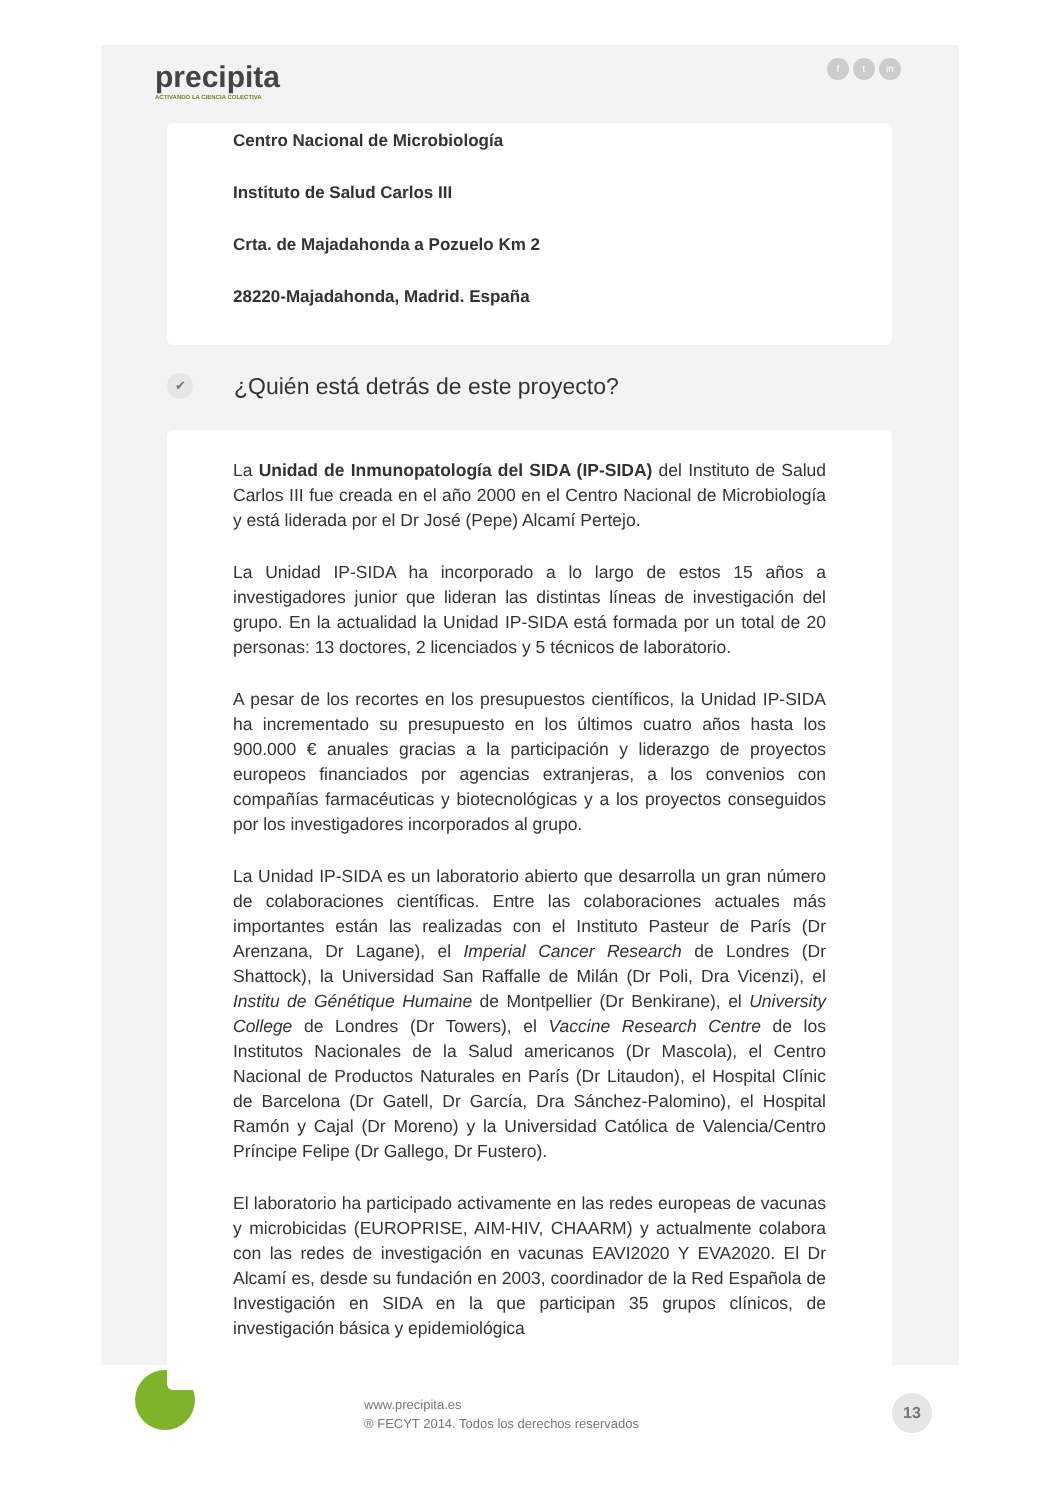precipita
ACTIVANDO LA CIENCIA COLECTIVA
ft in
Centro Nacional de Microbiología
Instituto de Salud Carlos III
Crta. de Majadahonda a Pozuelo Km 2
28220-Majadahonda, Madrid. España
✔ ¿Quién está detrás de este proyecto?
La Unidad de Inmunopatología del SIDA (IP-SIDA) del Instituto de Salud Carlos III fue creada en el año 2000 en el Centro Nacional de Microbiología y está liderada por el Dr José (Pepe) Alcamí Pertejo.
La Unidad IP-SIDA ha incorporado a lo largo de estos 15 años a investigadores junior que lideran las distintas líneas de investigación del grupo. En la actualidad la Unidad IP-SIDA está formada por un total de 20 personas: 13 doctores, 2 licenciados y 5 técnicos de laboratorio.
A pesar de los recortes en los presupuestos científicos, la Unidad IP-SIDA ha incrementado su presupuesto en los últimos cuatro años hasta los 900.000 € anuales gracias a la participación y liderazgo de proyectos europeos financiados por agencias extranjeras, a los convenios con compañías farmacéuticas y biotecnológicas y a los proyectos conseguidos por los investigadores incorporados al grupo.
La Unidad IP-SIDA es un laboratorio abierto que desarrolla un gran número de colaboraciones científicas. Entre las colaboraciones actuales más importantes están las realizadas con el Instituto Pasteur de París (Dr Arenzana, Dr Lagane), el Imperial Cancer Research de Londres (Dr Shattock), la Universidad San Raffalle de Milán (Dr Poli, Dra Vicenzi), el Institu de Génétique Humaine de Montpellier (Dr Benkirane), el University College de Londres (Dr Towers), el Vaccine Research Centre de los Institutos Nacionales de la Salud americanos (Dr Mascola), el Centro Nacional de Productos Naturales en París (Dr Litaudon), el Hospital Clínic de Barcelona (Dr Gatell, Dr García, Dra Sánchez-Palomino), el Hospital Ramón y Cajal (Dr Moreno) y la Universidad Católica de Valencia/Centro Príncipe Felipe (Dr Gallego, Dr Fustero).
El laboratorio ha participado activamente en las redes europeas de vacunas y microbicidas (EUROPRISE, AIM-HIV, CHAARM) y actualmente colabora con las redes de investigación en vacunas EAVI2020 Y EVA2020. El Dr Alcamí es, desde su fundación en 2003, coordinador de la Red Española de Investigación en SIDA en la que participan 35 grupos clínicos, de investigación básica y epidemiológica
www.precipita.es
® FECYT 2014. Todos los derechos reservados
13